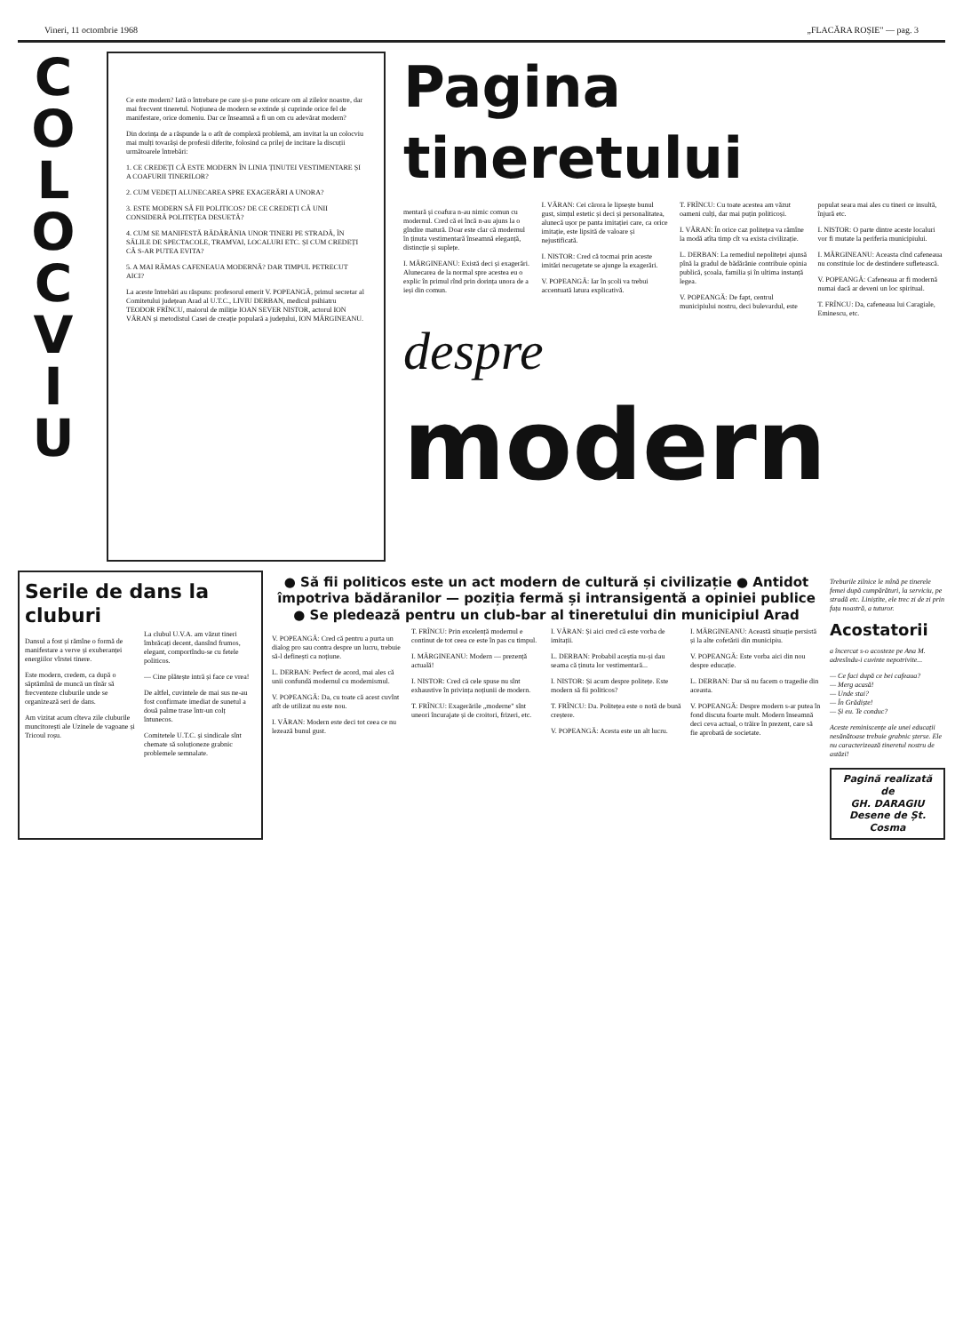Vineri, 11 octombrie 1968 „FLACĂRA ROȘIE" — pag. 3
C
O
L
O
C
V
I
U
Ce este modern? Iată o întrebare pe care și-o pune oricare om al zilelor noastre, dar mai frecvent tineretul. Noțiunea de modern se extinde și cuprinde orice fel de manifestare, orice domeniu. Dar ce înseamnă a fi un om cu adevărat modern?
Din dorința de a răspunde la o atît de complexă problemă, am invitat la un colocviu mai mulți tovarăși de profesii diferite, folosind ca prilej de incitare la discuții următoarele întrebări:
1. CE CREDEȚI CĂ ESTE MODERN ÎN LINIA ȚINUTEI VESTIMENTARE ȘI A COAFURII TINERILOR?
2. CUM VEDEȚI ALUNECAREA SPRE EXAGERĂRI A UNORA?
3. ESTE MODERN SĂ FII POLITICOS? DE CE CREDEȚI CĂ UNII CONSIDERĂ POLITEȚEA DESUETĂ?
4. CUM SE MANIFESTĂ BĂDĂRĂNIA UNOR TINERI PE STRADĂ, ÎN SĂLILE DE SPECTACOLE, TRAMVAI, LOCALURI ETC. ȘI CUM CREDEȚI CĂ S-AR PUTEA EVITA?
5. A MAI RĂMAS CAFENEAUA MODERNĂ? DAR TIMPUL PETRECUT AICI?
La aceste întrebări au răspuns: profesorul emerit V. POPEANGĂ, primul secretar al Comitetului județean Arad al U.T.C., LIVIU DERBAN, medicul psihiatru TEODOR FRÎNCU, maiorul de miliție IOAN SEVER NISTOR, actorul ION VĂRAN și metodistul Casei de creație populară a județului, ION MĂRGINEANU.
Pagina tineretului
mentară și coafura n-au nimic comun cu modernul. Cred că ei încă n-au ajuns la o gîndire matură. Doar este clar că modernul în ținuta vestimentară înseamnă eleganță, distincție și suplețe.
I. MĂRGINEANU: Există deci și exagerări. Alunecarea de la normal spre acestea eu o explic în primul rînd prin dorința unora de a ieși din comun.
I. VĂRAN: Cei cărora le lipsește bunul gust, simțul estetic și deci și personalitatea, alunecă ușor pe panta imitației care, ca orice imitație, este lipsită de valoare și nejustificată.
I. NISTOR: Cred că tocmai prin aceste imitări necugetate se ajunge la exagerări.
V. POPEANGĂ: Iar în școli va trebui accentuată latura explicativă.
T. FRÎNCU: Cu toate acestea am văzut oameni culți, dar mai puțin politicoși.
I. VĂRAN: În orice caz politețea va rămîne la modă atîta timp cît va exista civilizație.
L. DERBAN: La remediul nepoliteței ajunsă pînă la gradul de bădărănie contribuie opinia publică, școala, familia și în ultima instanță legea.
V. POPEANGĂ: De fapt, centrul municipiului nostru, deci bulevardul, este populat seara mai ales cu tineri ce insultă, înjură etc.
I. NISTOR: O parte dintre aceste localuri vor fi mutate la periferia municipiului.
I. MĂRGINEANU: Aceasta cînd cafeneaua nu constituie loc de destindere sufletească.
V. POPEANGĂ: Cafeneaua ar fi modernă numai dacă ar deveni un loc spiritual.
T. FRÎNCU: Da, cafeneaua lui Caragiale, Eminescu, etc.
despre
modern
Serile de dans la cluburi
Dansul a fost și rămîne o formă de manifestare a verve și exuberanței energiilor vîrstei tinere.
Este modern, credem, ca după o săptămînă de muncă un tînăr să frecventeze cluburile unde se organizează seri de dans.
Am vizitat acum cîteva zile cluburile muncitorești ale Uzinele de vagoane și Tricoul roșu.
La clubul U.V.A. am văzut tineri îmbrăcați decent, dansînd frumos, elegant, comportîndu-se cu fetele politicos.
— Cine plătește intră și face ce vrea!
De altfel, cuvintele de mai sus ne-au fost confirmate imediat de sunetul a două palme trase într-un colț întunecos.
Comitetele U.T.C. și sindicale sînt chemate să soluționeze grabnic problemele semnalate.
● Să fii politicos este un act modern de cultură și civilizație ● Antidot împotriva bădăranilor — poziția fermă și intransigentă a opiniei publice ● Se pledează pentru un club-bar al tineretului din municipiul Arad
V. POPEANGĂ: Cred că pentru a purta un dialog pro sau contra despre un lucru, trebuie să-l definești ca noțiune.
L. DERBAN: Perfect de acord, mai ales că unii confundă modernul cu modernismul.
V. POPEANGĂ: Da, cu toate că acest cuvînt atît de utilizat nu este nou.
I. VĂRAN: Modern este deci tot ceea ce nu lezează bunul gust.
T. FRÎNCU: Prin excelență modernul e continut de tot ceea ce este în pas cu timpul.
I. MĂRGINEANU: Modern — prezență actuală!
I. NISTOR: Cred că cele spuse nu sînt exhaustive în privința noțiunii de modern.
T. FRÎNCU: Exagerările „moderne" sînt uneori încurajate și de croitori, frizeri, etc.
I. VĂRAN: Și aici cred că este vorba de imitații.
L. DERBAN: Probabil aceștia nu-și dau seama că ținuta lor vestimentară...
I. NISTOR: Și acum despre politețe. Este modern să fii politicos?
T. FRÎNCU: Da. Politețea este o notă de bună creștere.
V. POPEANGĂ: Acesta este un alt lucru.
I. MĂRGINEANU: Această situație persistă și la alte cofetării din municipiu.
V. POPEANGĂ: Este vorba aici din nou despre educație.
L. DERBAN: Dar să nu facem o tragedie din aceasta.
V. POPEANGĂ: Despre modern s-ar putea în fond discuta foarte mult. Modern înseamnă deci ceva actual, o trăire în prezent, care să fie aprobată de societate.
Treburile zilnice le mînă pe tinerele femei după cumpărături, la serviciu, pe stradă etc. Liniștite, ele trec zi de zi prin fața noastră, a tuturor.
Acostatorii
a încercat s-o acosteze pe Ana M. adresîndu-i cuvinte nepotrivite...
— Ce faci după ce bei cafeaua?
— Merg acasă!
— Unde stai?
— În Grădiște!
— Și eu. Te conduc?
Aceste reminiscențe ale unei educații nesănătoase trebuie grabnic șterse. Ele nu caracterizează tineretul nostru de astăzi!
Pagină realizată de
GH. DARAGIU
Desene de Șt. Cosma